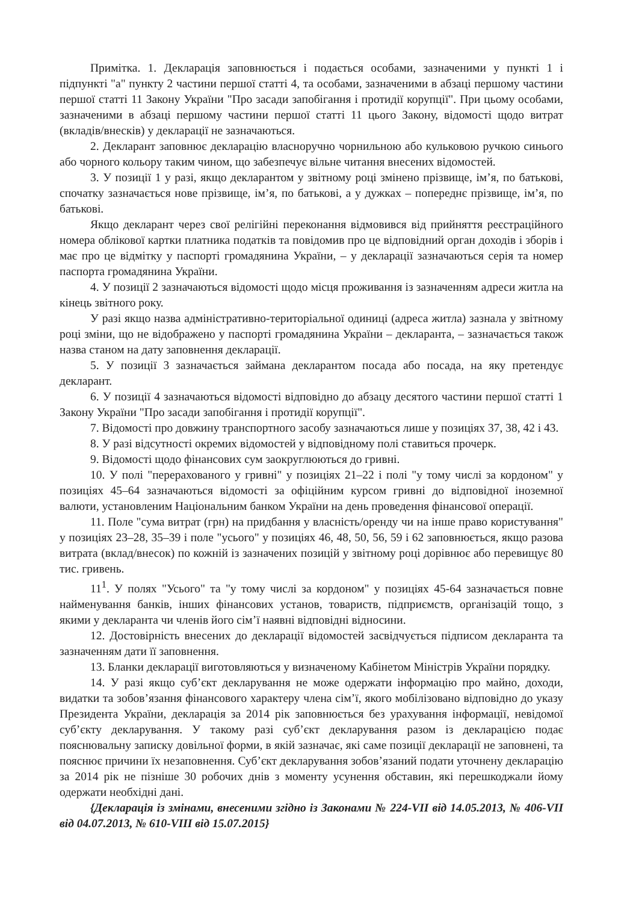Примітка. 1. Декларація заповнюється і подається особами, зазначеними у пункті 1 і підпункті "а" пункту 2 частини першої статті 4, та особами, зазначеними в абзаці першому частини першої статті 11 Закону України "Про засади запобігання і протидії корупції". При цьому особами, зазначеними в абзаці першому частини першої статті 11 цього Закону, відомості щодо витрат (вкладів/внесків) у декларації не зазначаються.
2. Декларант заповнює декларацію власноручно чорнильною або кульковою ручкою синього або чорного кольору таким чином, що забезпечує вільне читання внесених відомостей.
3. У позиції 1 у разі, якщо декларантом у звітному році змінено прізвище, ім’я, по батькові, спочатку зазначається нове прізвище, ім’я, по батькові, а у дужках – попереднє прізвище, ім’я, по батькові.
Якщо декларант через свої релігійні переконання відмовився від прийняття реєстраційного номера облікової картки платника податків та повідомив про це відповідний орган доходів і зборів і має про це відмітку у паспорті громадянина України, – у декларації зазначаються серія та номер паспорта громадянина України.
4. У позиції 2 зазначаються відомості щодо місця проживання із зазначенням адреси житла на кінець звітного року.
У разі якщо назва адміністративно-територіальної одиниці (адреса житла) зазнала у звітному році зміни, що не відображено у паспорті громадянина України – декларанта, – зазначається також назва станом на дату заповнення декларації.
5. У позиції 3 зазначається займана декларантом посада або посада, на яку претендує декларант.
6. У позиції 4 зазначаються відомості відповідно до абзацу десятого частини першої статті 1 Закону України "Про засади запобігання і протидії корупції".
7. Відомості про довжину транспортного засобу зазначаються лише у позиціях 37, 38, 42 і 43.
8. У разі відсутності окремих відомостей у відповідному полі ставиться прочерк.
9. Відомості щодо фінансових сум заокруглюються до гривні.
10. У полі "перерахованого у гривні" у позиціях 21–22 і полі "у тому числі за кордоном" у позиціях 45–64 зазначаються відомості за офіційним курсом гривні до відповідної іноземної валюти, установленим Національним банком України на день проведення фінансової операції.
11. Поле "сума витрат (грн) на придбання у власність/оренду чи на інше право користування" у позиціях 23–28, 35–39 і поле "усього" у позиціях 46, 48, 50, 56, 59 і 62 заповнюється, якщо разова витрата (вклад/внесок) по кожній із зазначених позицій у звітному році дорівнює або перевищує 80 тис. гривень.
11<sup>1</sup>. У полях "Усього" та "у тому числі за кордоном" у позиціях 45-64 зазначається повне найменування банків, інших фінансових установ, товариств, підприємств, організацій тощо, з якими у декларанта чи членів його сім’ї наявні відповідні відносини.
12. Достовірність внесених до декларації відомостей засвідчується підписом декларанта та зазначенням дати її заповнення.
13. Бланки декларації виготовляються у визначеному Кабінетом Міністрів України порядку.
14. У разі якщо суб’єкт декларування не може одержати інформацію про майно, доходи, видатки та зобов’язання фінансового характеру члена сім’ї, якого мобілізовано відповідно до указу Президента України, декларація за 2014 рік заповнюється без урахування інформації, невідомої суб’єкту декларування. У такому разі суб’єкт декларування разом із декларацією подає пояснювальну записку довільної форми, в якій зазначає, які саме позиції декларації не заповнені, та пояснює причини їх незаповнення. Суб’єкт декларування зобов’язаний подати уточнену декларацію за 2014 рік не пізніше 30 робочих днів з моменту усунення обставин, які перешкоджали йому одержати необхідні дані.
{Декларація із змінами, внесеними згідно із Законами № 224-VII від 14.05.2013, № 406-VII від 04.07.2013, № 610-VIII від 15.07.2015}